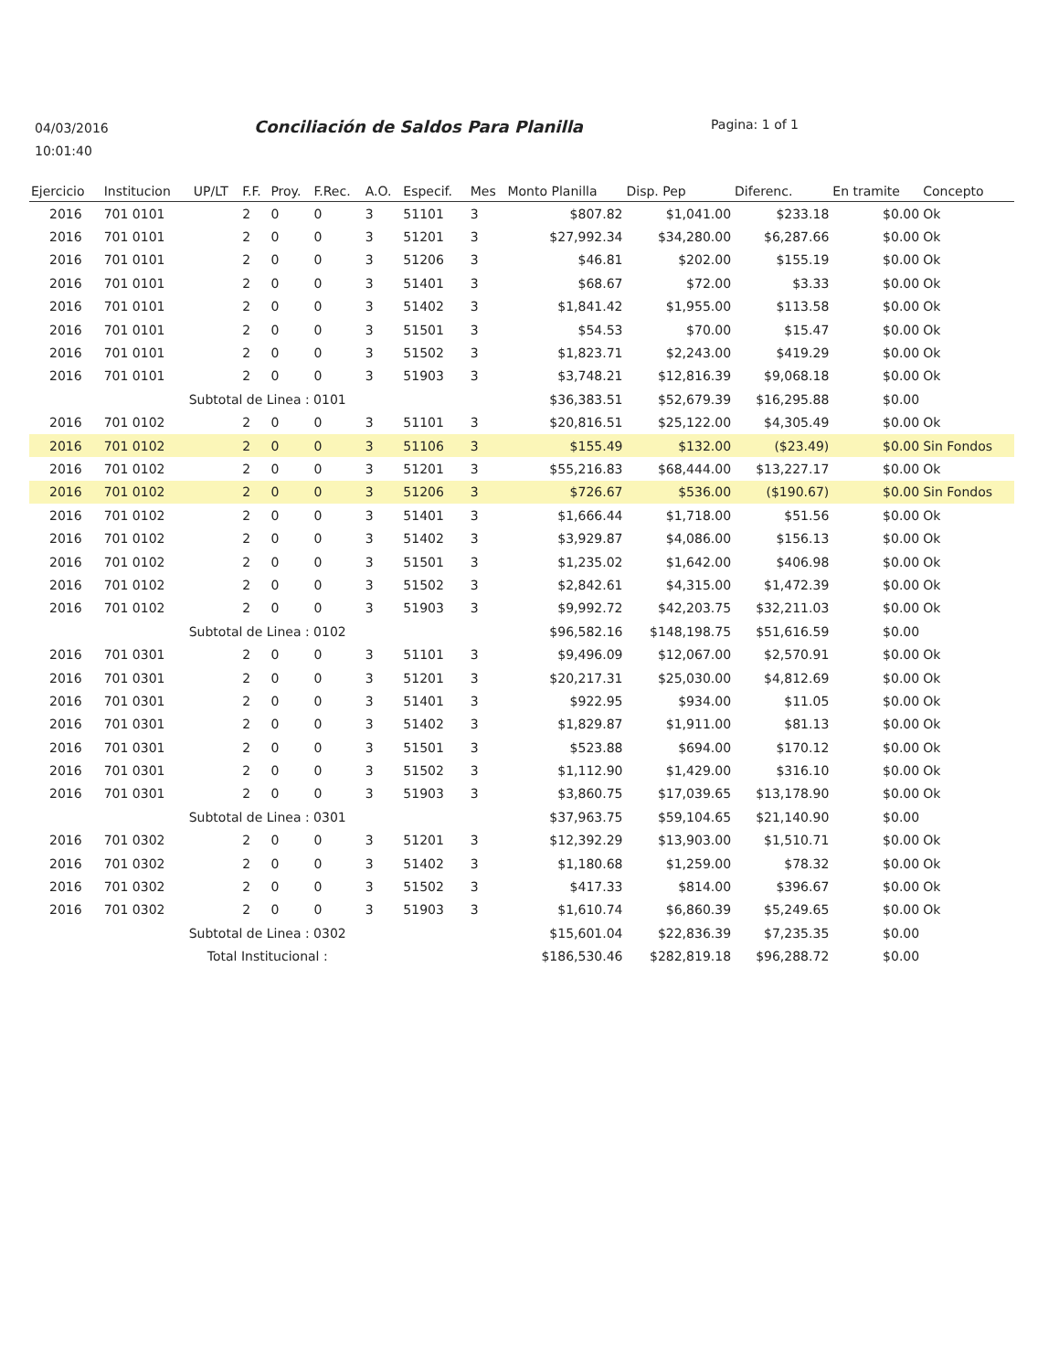04/03/2016
10:01:40
Conciliación de Saldos Para Planilla
Pagina: 1 of 1
| Ejercicio | Institucion | UP/LT | F.F. | Proy. | F.Rec. | A.O. | Especif. | Mes | Monto Planilla | Disp. Pep | Diferenc. | En tramite | Concepto |
| --- | --- | --- | --- | --- | --- | --- | --- | --- | --- | --- | --- | --- | --- |
| 2016 | 701 0101 | | 2 | 0 | 0 | 3 | 51101 | 3 | $807.82 | $1,041.00 | $233.18 | $0.00 | Ok |
| 2016 | 701 0101 | | 2 | 0 | 0 | 3 | 51201 | 3 | $27,992.34 | $34,280.00 | $6,287.66 | $0.00 | Ok |
| 2016 | 701 0101 | | 2 | 0 | 0 | 3 | 51206 | 3 | $46.81 | $202.00 | $155.19 | $0.00 | Ok |
| 2016 | 701 0101 | | 2 | 0 | 0 | 3 | 51401 | 3 | $68.67 | $72.00 | $3.33 | $0.00 | Ok |
| 2016 | 701 0101 | | 2 | 0 | 0 | 3 | 51402 | 3 | $1,841.42 | $1,955.00 | $113.58 | $0.00 | Ok |
| 2016 | 701 0101 | | 2 | 0 | 0 | 3 | 51501 | 3 | $54.53 | $70.00 | $15.47 | $0.00 | Ok |
| 2016 | 701 0101 | | 2 | 0 | 0 | 3 | 51502 | 3 | $1,823.71 | $2,243.00 | $419.29 | $0.00 | Ok |
| 2016 | 701 0101 | | 2 | 0 | 0 | 3 | 51903 | 3 | $3,748.21 | $12,816.39 | $9,068.18 | $0.00 | Ok |
| Subtotal de Linea : 0101 | | | | | | | | | $36,383.51 | $52,679.39 | $16,295.88 | $0.00 | |
| 2016 | 701 0102 | | 2 | 0 | 0 | 3 | 51101 | 3 | $20,816.51 | $25,122.00 | $4,305.49 | $0.00 | Ok |
| 2016 | 701 0102 | | 2 | 0 | 0 | 3 | 51106 | 3 | $155.49 | $132.00 | ($23.49) | $0.00 | Sin Fondos |
| 2016 | 701 0102 | | 2 | 0 | 0 | 3 | 51201 | 3 | $55,216.83 | $68,444.00 | $13,227.17 | $0.00 | Ok |
| 2016 | 701 0102 | | 2 | 0 | 0 | 3 | 51206 | 3 | $726.67 | $536.00 | ($190.67) | $0.00 | Sin Fondos |
| 2016 | 701 0102 | | 2 | 0 | 0 | 3 | 51401 | 3 | $1,666.44 | $1,718.00 | $51.56 | $0.00 | Ok |
| 2016 | 701 0102 | | 2 | 0 | 0 | 3 | 51402 | 3 | $3,929.87 | $4,086.00 | $156.13 | $0.00 | Ok |
| 2016 | 701 0102 | | 2 | 0 | 0 | 3 | 51501 | 3 | $1,235.02 | $1,642.00 | $406.98 | $0.00 | Ok |
| 2016 | 701 0102 | | 2 | 0 | 0 | 3 | 51502 | 3 | $2,842.61 | $4,315.00 | $1,472.39 | $0.00 | Ok |
| 2016 | 701 0102 | | 2 | 0 | 0 | 3 | 51903 | 3 | $9,992.72 | $42,203.75 | $32,211.03 | $0.00 | Ok |
| Subtotal de Linea : 0102 | | | | | | | | | $96,582.16 | $148,198.75 | $51,616.59 | $0.00 | |
| 2016 | 701 0301 | | 2 | 0 | 0 | 3 | 51101 | 3 | $9,496.09 | $12,067.00 | $2,570.91 | $0.00 | Ok |
| 2016 | 701 0301 | | 2 | 0 | 0 | 3 | 51201 | 3 | $20,217.31 | $25,030.00 | $4,812.69 | $0.00 | Ok |
| 2016 | 701 0301 | | 2 | 0 | 0 | 3 | 51401 | 3 | $922.95 | $934.00 | $11.05 | $0.00 | Ok |
| 2016 | 701 0301 | | 2 | 0 | 0 | 3 | 51402 | 3 | $1,829.87 | $1,911.00 | $81.13 | $0.00 | Ok |
| 2016 | 701 0301 | | 2 | 0 | 0 | 3 | 51501 | 3 | $523.88 | $694.00 | $170.12 | $0.00 | Ok |
| 2016 | 701 0301 | | 2 | 0 | 0 | 3 | 51502 | 3 | $1,112.90 | $1,429.00 | $316.10 | $0.00 | Ok |
| 2016 | 701 0301 | | 2 | 0 | 0 | 3 | 51903 | 3 | $3,860.75 | $17,039.65 | $13,178.90 | $0.00 | Ok |
| Subtotal de Linea : 0301 | | | | | | | | | $37,963.75 | $59,104.65 | $21,140.90 | $0.00 | |
| 2016 | 701 0302 | | 2 | 0 | 0 | 3 | 51201 | 3 | $12,392.29 | $13,903.00 | $1,510.71 | $0.00 | Ok |
| 2016 | 701 0302 | | 2 | 0 | 0 | 3 | 51402 | 3 | $1,180.68 | $1,259.00 | $78.32 | $0.00 | Ok |
| 2016 | 701 0302 | | 2 | 0 | 0 | 3 | 51502 | 3 | $417.33 | $814.00 | $396.67 | $0.00 | Ok |
| 2016 | 701 0302 | | 2 | 0 | 0 | 3 | 51903 | 3 | $1,610.74 | $6,860.39 | $5,249.65 | $0.00 | Ok |
| Subtotal de Linea : 0302 | | | | | | | | | $15,601.04 | $22,836.39 | $7,235.35 | $0.00 | |
| Total Institucional : | | | | | | | | | $186,530.46 | $282,819.18 | $96,288.72 | $0.00 | |